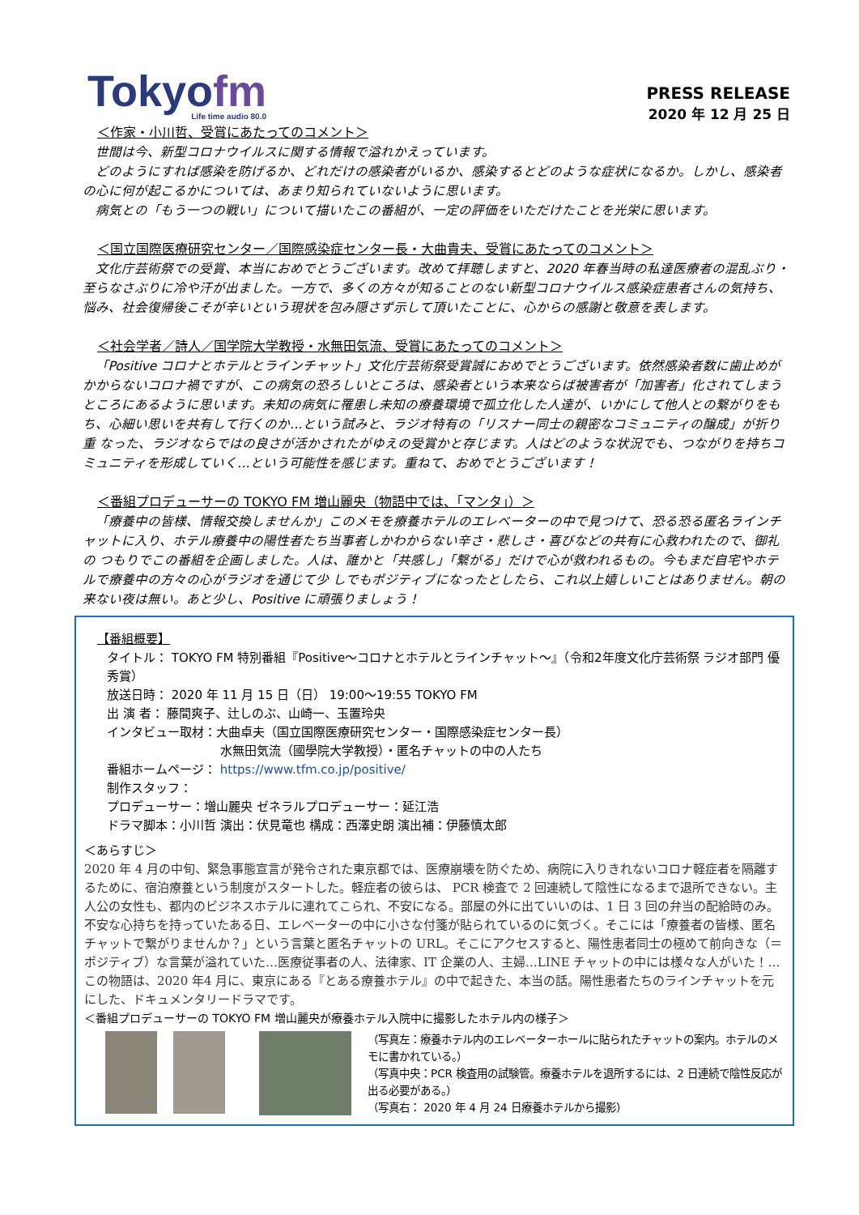Tokyofm
Life time audio 80.0
PRESS RELEASE
2020 年 12 月 25 日
＜作家・小川哲、受賞にあたってのコメント＞
世間は今、新型コロナウイルスに関する情報で溢れかえっています。
どのようにすれば感染を防げるか、どれだけの感染者がいるか、感染するとどのような症状になるか。しかし、感染者の心に何が起こるかについては、あまり知られていないように思います。
病気との「もう一つの戦い」について描いたこの番組が、一定の評価をいただけたことを光栄に思います。
＜国立国際医療研究センター／国際感染症センター長・大曲貴夫、受賞にあたってのコメント＞
文化庁芸術祭での受賞、本当におめでとうございます。改めて拝聴しますと、2020 年春当時の私達医療者の混乱ぶり・至らなさぶりに冷や汗が出ました。一方で、多くの方々が知ることのない新型コロナウイルス感染症患者さんの気持ち、悩み、社会復帰後こそが辛いという現状を包み隠さず示して頂いたことに、心からの感謝と敬意を表します。
＜社会学者／詩人／国学院大学教授・水無田気流、受賞にあたってのコメント＞
「Positive コロナとホテルとラインチャット」文化庁芸術祭受賞誠におめでとうございます。依然感染者数に歯止めがかからないコロナ禍ですが、この病気の恐ろしいところは、感染者という本来ならば被害者が「加害者」化されてしまうところにあるように思います。未知の病気に罹患し未知の療養環境で孤立化した人達が、いかにして他人との繋がりをもち、心細い思いを共有して行くのか…という試みと、ラジオ特有の「リスナー同士の親密なコミュニティの醸成」が折り重 なった、ラジオならではの良さが活かされたがゆえの受賞かと存じます。人はどのような状況でも、つながりを持ちコミュニティを形成していく…という可能性を感じます。重ねて、おめでとうございます！
＜番組プロデューサーの TOKYO FM 増山麗央（物語中では、「マンタ」）＞
「療養中の皆様、情報交換しませんか」このメモを療養ホテルのエレベーターの中で見つけて、恐る恐る匿名ラインチャットに入り、ホテル療養中の陽性者たち当事者しかわからない辛さ・悲しさ・喜びなどの共有に心救われたので、御礼の つもりでこの番組を企画しました。人は、誰かと「共感し」「繋がる」だけで心が救われるもの。今もまだ自宅やホテルで療養中の方々の心がラジオを通じて少 しでもポジティブになったとしたら、これ以上嬉しいことはありません。朝の来ない夜は無い。あと少し、Positive に頑張りましょう！
【番組概要】
タイトル： TOKYO FM 特別番組『Positive～コロナとホテルとラインチャット～』（令和2年度文化庁芸術祭 ラジオ部門 優秀賞）
放送日時： 2020 年 11 月 15 日（日） 19:00～19:55 TOKYO FM
出 演 者： 藤間爽子、辻しのぶ、山崎一、玉置玲央
インタビュー取材：大曲卓夫（国立国際医療研究センター・国際感染症センター長）
水無田気流（國學院大学教授）・匿名チャットの中の人たち
番組ホームページ： https://www.tfm.co.jp/positive/
制作スタッフ：
プロデューサー：増山麗央 ゼネラルプロデューサー：延江浩
ドラマ脚本：小川哲 演出：伏見竜也 構成：西澤史朗 演出補：伊藤慎太郎
＜あらすじ＞
2020 年 4 月の中旬、緊急事態宣言が発令された東京都では、医療崩壊を防ぐため、病院に入りきれないコロナ軽症者を隔離するために、宿泊療養という制度がスタートした。軽症者の彼らは、 PCR 検査で 2 回連続して陰性になるまで退所できない。主人公の女性も、都内のビジネスホテルに連れてこられ、不安になる。部屋の外に出ていいのは、1 日 3 回の弁当の配給時のみ。不安な心持ちを持っていたある日、エレベーターの中に小さな付箋が貼られているのに気づく。そこには「療養者の皆様、匿名チャットで繋がりませんか？」という言葉と匿名チャットの URL。そこにアクセスすると、陽性患者同士の極めて前向きな（＝ポジティブ）な言葉が溢れていた…医療従事者の人、法律家、IT 企業の人、主婦…LINE チャットの中には様々な人がいた！…この物語は、2020 年4 月に、東京にある『とある療養ホテル』の中で起きた、本当の話。陽性患者たちのラインチャットを元にした、ドキュメンタリードラマです。
＜番組プロデューサーの TOKYO FM 増山麗央が療養ホテル入院中に撮影したホテル内の様子＞
（写真左：療養ホテル内のエレベーターホールに貼られたチャットの案内。ホテルのメモに書かれている。）
（写真中央：PCR 検査用の試験管。療養ホテルを退所するには、2 日連続で陰性反応が出る必要がある。）
（写真右： 2020 年 4 月 24 日療養ホテルから撮影）